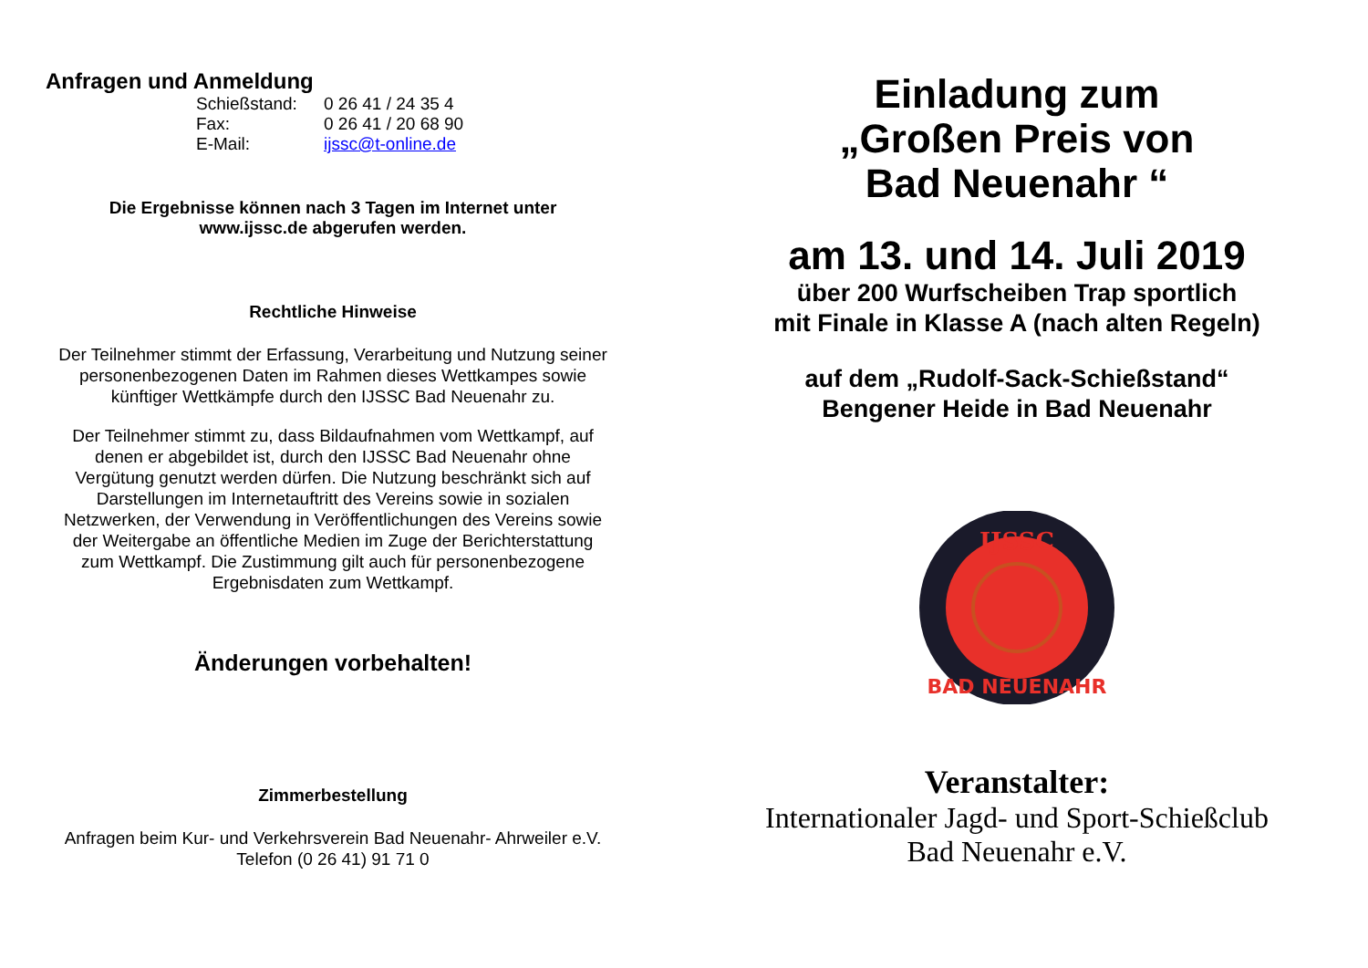Anfragen und Anmeldung
| Schießstand: | 0 26 41 / 24 35 4 |
| Fax: | 0 26 41 / 20 68 90 |
| E-Mail: | ijssc@t-online.de |
Die Ergebnisse können nach 3 Tagen im Internet unter
www.ijssc.de abgerufen werden.
Rechtliche Hinweise
Der Teilnehmer stimmt der Erfassung, Verarbeitung und Nutzung seiner
personenbezogenen Daten im Rahmen dieses Wettkampes sowie
künftiger Wettkämpfe durch den IJSSC Bad Neuenahr zu.
Der Teilnehmer stimmt zu, dass Bildaufnahmen vom Wettkampf, auf
denen er abgebildet ist, durch den IJSSC Bad Neuenahr ohne
Vergütung genutzt werden dürfen. Die Nutzung beschränkt sich auf
Darstellungen im Internetauftritt des Vereins sowie in sozialen
Netzwerken, der Verwendung in Veröffentlichungen des Vereins sowie
der Weitergabe an öffentliche Medien im Zuge der Berichterstattung
zum Wettkampf. Die Zustimmung gilt auch für personenbezogene
Ergebnisdaten zum Wettkampf.
Änderungen vorbehalten!
Zimmerbestellung
Anfragen beim Kur- und Verkehrsverein Bad Neuenahr- Ahrweiler e.V.
Telefon (0 26 41) 91 71 0
Einladung zum
„Großen Preis von
Bad Neuenahr “
am 13. und 14. Juli 2019
über 200 Wurfscheiben Trap sportlich
mit Finale in Klasse A (nach alten Regeln)
auf dem „Rudolf-Sack-Schießstand“
Bengener Heide in Bad Neuenahr
IJSSC
BAD NEUENAHR
Veranstalter:
Internationaler Jagd- und Sport-Schießclub
Bad Neuenahr e.V.